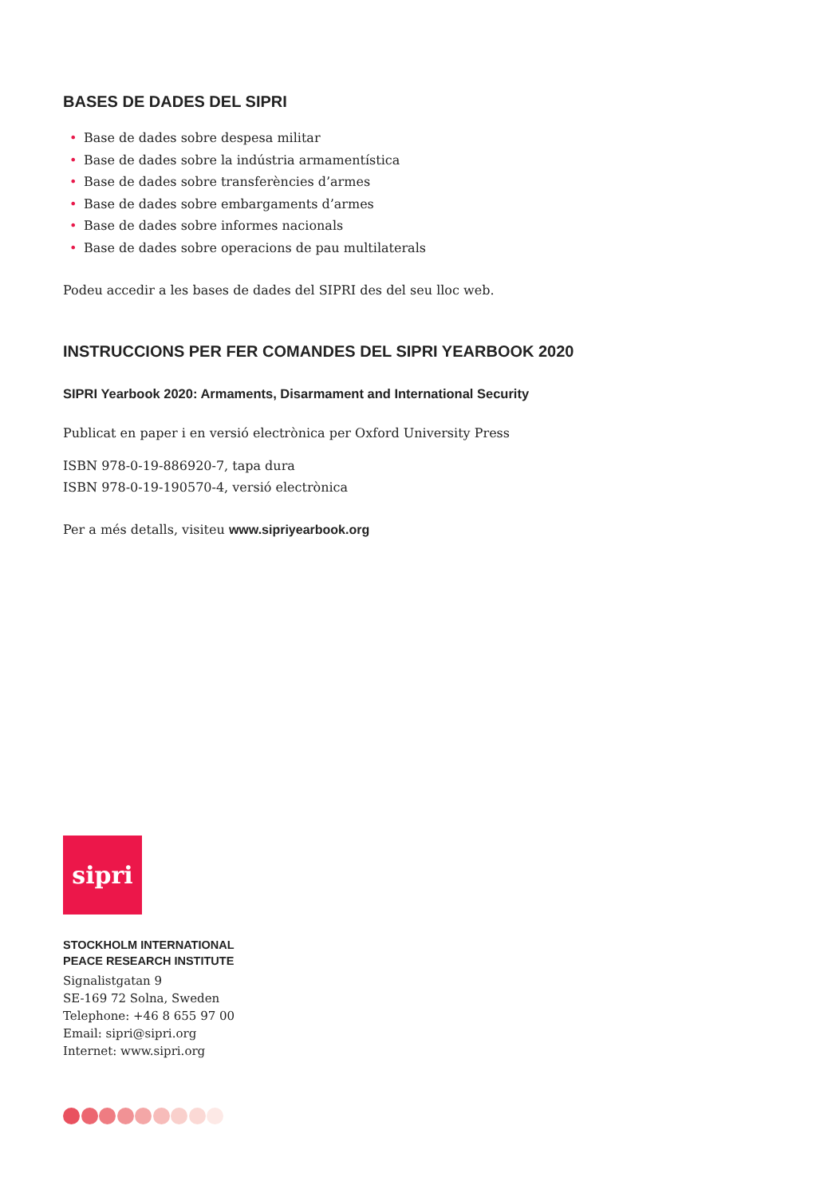BASES DE DADES DEL SIPRI
• Base de dades sobre despesa militar
• Base de dades sobre la indústria armamentística
• Base de dades sobre transferències d’armes
• Base de dades sobre embargaments d’armes
• Base de dades sobre informes nacionals
• Base de dades sobre operacions de pau multilaterals
Podeu accedir a les bases de dades del SIPRI des del seu lloc web.
INSTRUCCIONS PER FER COMANDES DEL SIPRI YEARBOOK 2020
SIPRI Yearbook 2020: Armaments, Disarmament and International Security
Publicat en paper i en versió electrònica per Oxford University Press
ISBN 978-0-19-886920-7, tapa dura
ISBN 978-0-19-190570-4, versió electrònica
Per a més detalls, visiteu www.sipriyearbook.org
sipri
STOCKHOLM INTERNATIONAL
PEACE RESEARCH INSTITUTE
Signalistgatan 9
SE-169 72 Solna, Sweden
Telephone: +46 8 655 97 00
Email: sipri@sipri.org
Internet: www.sipri.org